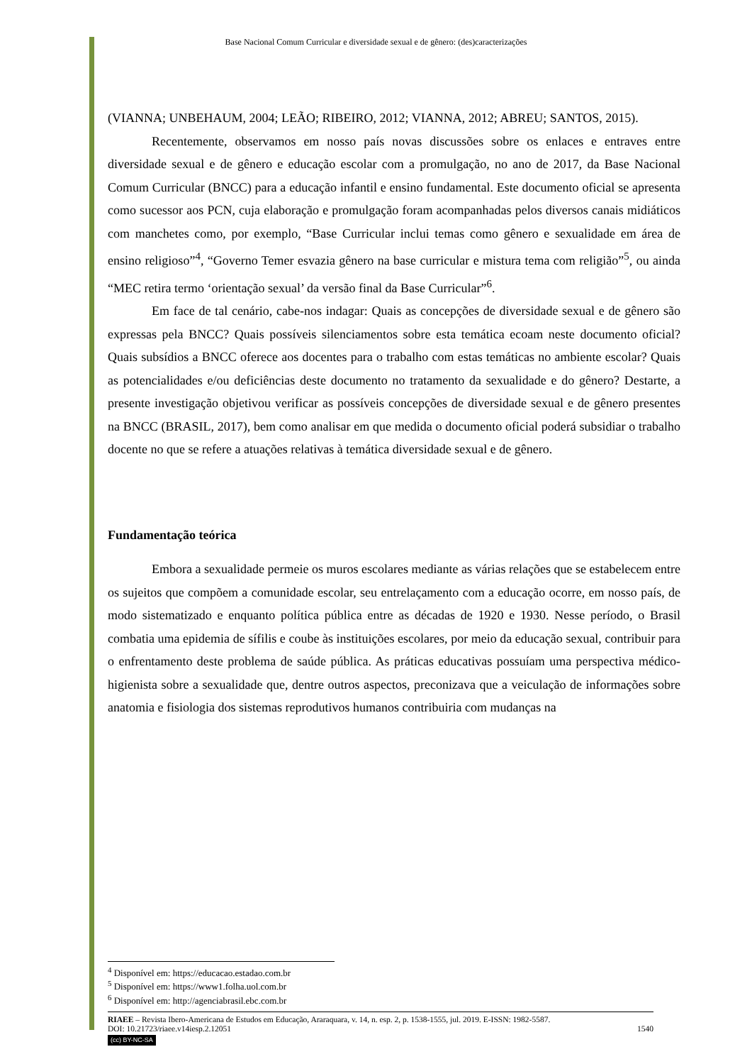Base Nacional Comum Curricular e diversidade sexual e de gênero: (des)caracterizações
(VIANNA; UNBEHAUM, 2004; LEÃO; RIBEIRO, 2012; VIANNA, 2012; ABREU; SANTOS, 2015).
Recentemente, observamos em nosso país novas discussões sobre os enlaces e entraves entre diversidade sexual e de gênero e educação escolar com a promulgação, no ano de 2017, da Base Nacional Comum Curricular (BNCC) para a educação infantil e ensino fundamental. Este documento oficial se apresenta como sucessor aos PCN, cuja elaboração e promulgação foram acompanhadas pelos diversos canais midiáticos com manchetes como, por exemplo, “Base Curricular inclui temas como gênero e sexualidade em área de ensino religioso”<sup>4</sup>, “Governo Temer esvazia gênero na base curricular e mistura tema com religião”<sup>5</sup>, ou ainda “MEC retira termo ‘orientação sexual’ da versão final da Base Curricular”<sup>6</sup>.
Em face de tal cenário, cabe-nos indagar: Quais as concepções de diversidade sexual e de gênero são expressas pela BNCC? Quais possíveis silenciamentos sobre esta temática ecoam neste documento oficial? Quais subsídios a BNCC oferece aos docentes para o trabalho com estas temáticas no ambiente escolar? Quais as potencialidades e/ou deficiências deste documento no tratamento da sexualidade e do gênero? Destarte, a presente investigação objetivou verificar as possíveis concepções de diversidade sexual e de gênero presentes na BNCC (BRASIL, 2017), bem como analisar em que medida o documento oficial poderá subsidiar o trabalho docente no que se refere a atuações relativas à temática diversidade sexual e de gênero.
Fundamentação teórica
Embora a sexualidade permeie os muros escolares mediante as várias relações que se estabelecem entre os sujeitos que compõem a comunidade escolar, seu entrelaçamento com a educação ocorre, em nosso país, de modo sistematizado e enquanto política pública entre as décadas de 1920 e 1930. Nesse período, o Brasil combatia uma epidemia de sífilis e coube às instituições escolares, por meio da educação sexual, contribuir para o enfrentamento deste problema de saúde pública. As práticas educativas possuíam uma perspectiva médico-higienista sobre a sexualidade que, dentre outros aspectos, preconizava que a veiculação de informações sobre anatomia e fisiologia dos sistemas reprodutivos humanos contribuiria com mudanças na
<sup>4</sup> Disponível em: https://educacao.estadao.com.br
<sup>5</sup> Disponível em: https://www1.folha.uol.com.br
<sup>6</sup> Disponível em: http://agenciabrasil.ebc.com.br
RIAEE – Revista Ibero-Americana de Estudos em Educação, Araraquara, v. 14, n. esp. 2, p. 1538-1555, jul. 2019. E-ISSN: 1982-5587.
DOI: 10.21723/riaee.v14iesp.2.12051 1540
(cc) BY-NC-SA